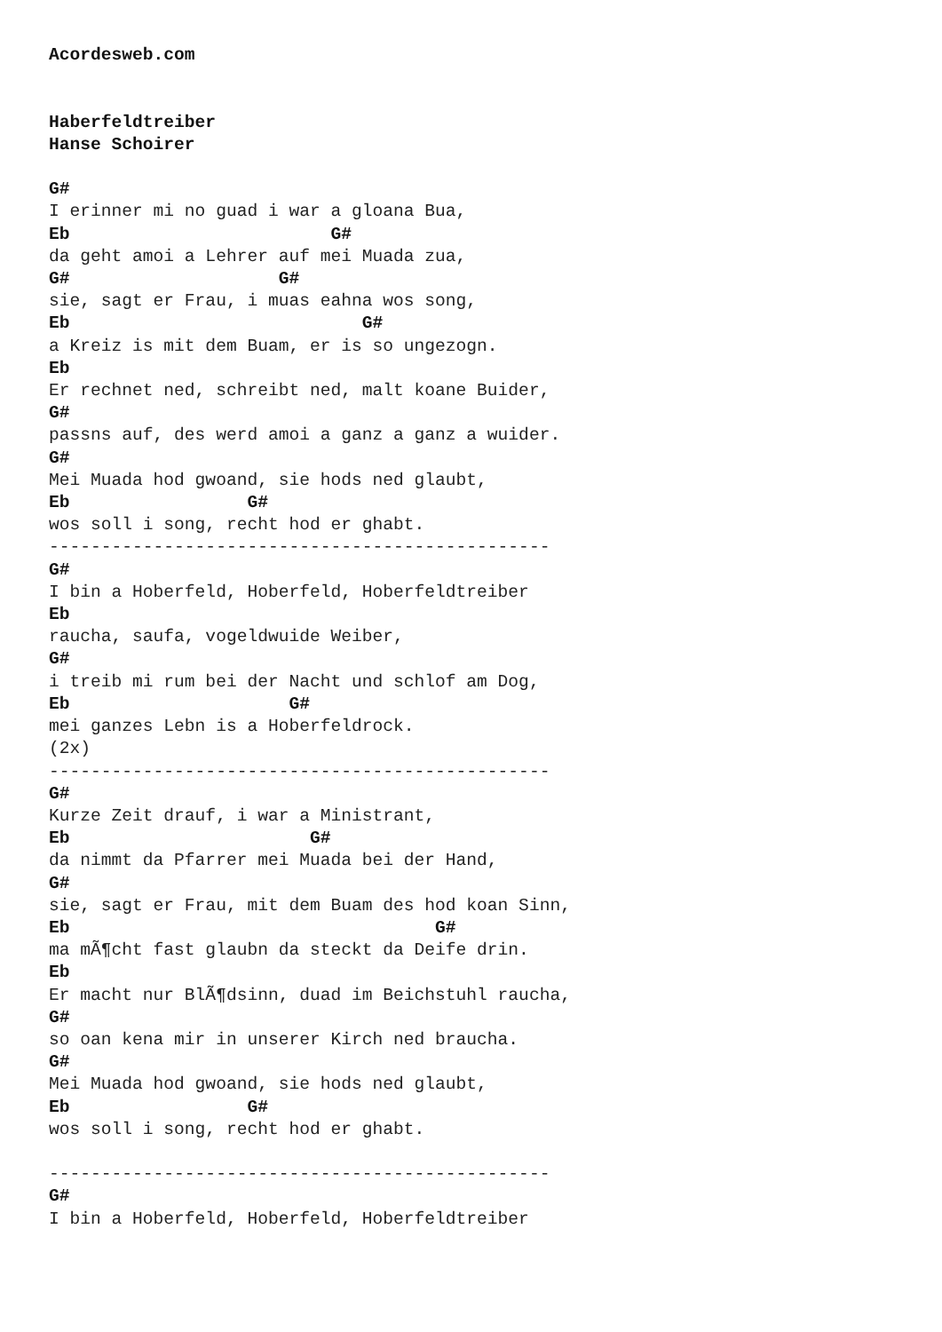Acordesweb.com


Haberfeldtreiber
Hanse Schoirer

G#
I erinner mi no guad i war a gloana Bua,
Eb                         G#
da geht amoi a Lehrer auf mei Muada zua,
G#                    G#
sie, sagt er Frau, i muas eahna wos song,
Eb                            G#
a Kreiz is mit dem Buam, er is so ungezogn.
Eb
Er rechnet ned, schreibt ned, malt koane Buider,
G#
passns auf, des werd amoi a ganz a ganz a wuider.
G#
Mei Muada hod gwoand, sie hods ned glaubt,
Eb                 G#
wos soll i song, recht hod er ghabt.
------------------------------------------------
G#
I bin a Hoberfeld, Hoberfeld, Hoberfeldtreiber
Eb
raucha, saufa, vogeldwuide Weiber,
G#
i treib mi rum bei der Nacht und schlof am Dog,
Eb                     G#
mei ganzes Lebn is a Hoberfeldrock.
(2x)
------------------------------------------------
G#
Kurze Zeit drauf, i war a Ministrant,
Eb                       G#
da nimmt da Pfarrer mei Muada bei der Hand,
G#
sie, sagt er Frau, mit dem Buam des hod koan Sinn,
Eb                                   G#
ma mÃ¶cht fast glaubn da steckt da Deife drin.
Eb
Er macht nur BlÃ¶dsinn, duad im Beichstuhl raucha,
G#
so oan kena mir in unserer Kirch ned braucha.
G#
Mei Muada hod gwoand, sie hods ned glaubt,
Eb                 G#
wos soll i song, recht hod er ghabt.

------------------------------------------------
G#
I bin a Hoberfeld, Hoberfeld, Hoberfeldtreiber